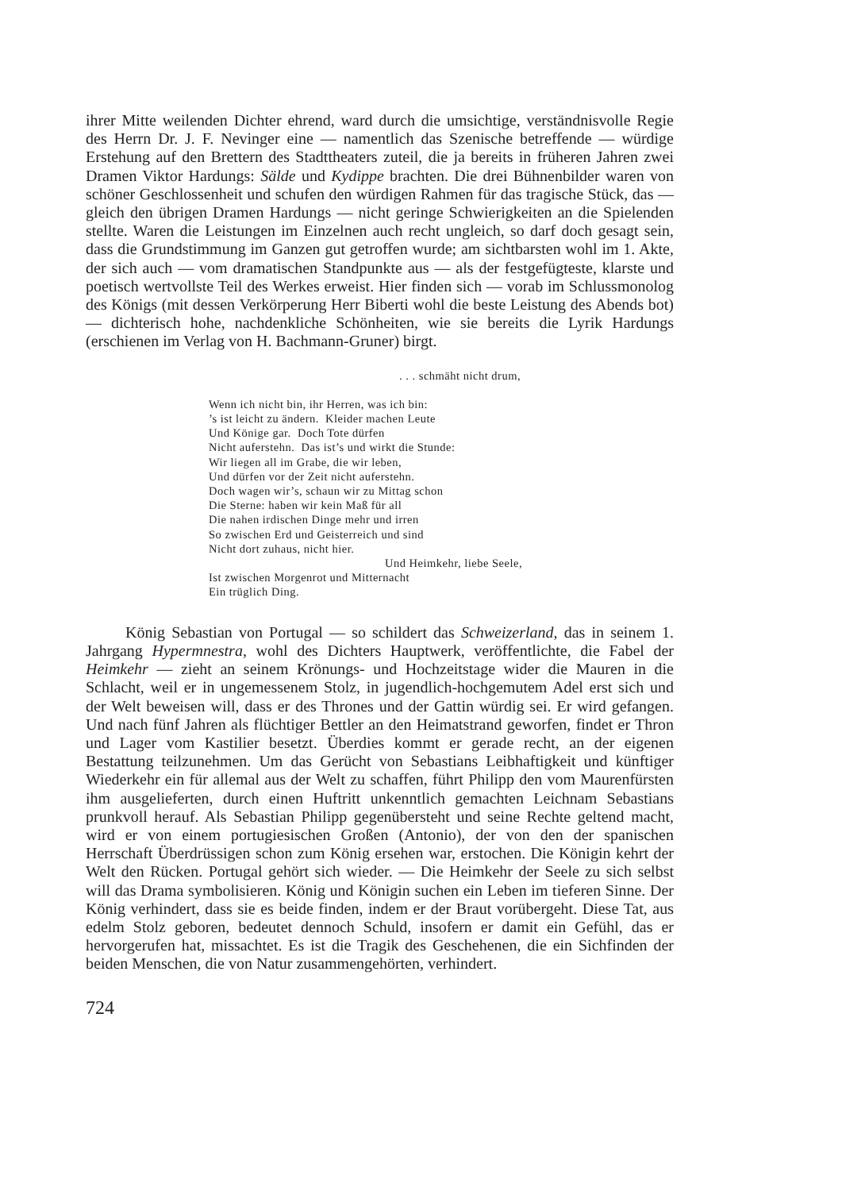ihrer Mitte weilenden Dichter ehrend, ward durch die umsichtige, verständnisvolle Regie des Herrn Dr. J. F. Nevinger eine — namentlich das Szenische betreffende — würdige Erstehung auf den Brettern des Stadttheaters zuteil, die ja bereits in früheren Jahren zwei Dramen Viktor Hardungs: Sälde und Kydippe brachten. Die drei Bühnenbilder waren von schöner Geschlossenheit und schufen den würdigen Rahmen für das tragische Stück, das — gleich den übrigen Dramen Hardungs — nicht geringe Schwierigkeiten an die Spielenden stellte. Waren die Leistungen im Einzelnen auch recht ungleich, so darf doch gesagt sein, dass die Grundstimmung im Ganzen gut getroffen wurde; am sichtbarsten wohl im 1. Akte, der sich auch — vom dramatischen Standpunkte aus — als der festgefügteste, klarste und poetisch wertvollste Teil des Werkes erweist. Hier finden sich — vorab im Schlussmonolog des Königs (mit dessen Verkörperung Herr Biberti wohl die beste Leistung des Abends bot) — dichterisch hohe, nachdenkliche Schönheiten, wie sie bereits die Lyrik Hardungs (erschienen im Verlag von H. Bachmann-Gruner) birgt.
. . . schmäht nicht drum,
Wenn ich nicht bin, ihr Herren, was ich bin:
’s ist leicht zu ändern. Kleider machen Leute
Und Könige gar. Doch Tote dürfen
Nicht auferstehn. Das ist’s und wirkt die Stunde:
Wir liegen all im Grabe, die wir leben,
Und dürfen vor der Zeit nicht auferstehn.
Doch wagen wir’s, schaun wir zu Mittag schon
Die Sterne: haben wir kein Maß für all
Die nahen irdischen Dinge mehr und irren
So zwischen Erd und Geisterreich und sind
Nicht dort zuhaus, nicht hier.
Und Heimkehr, liebe Seele,
Ist zwischen Morgenrot und Mitternacht
Ein trüglich Ding.
König Sebastian von Portugal — so schildert das Schweizerland, das in seinem 1. Jahrgang Hypermnestra, wohl des Dichters Hauptwerk, veröffentlichte, die Fabel der Heimkehr — zieht an seinem Krönungs- und Hochzeitstage wider die Mauren in die Schlacht, weil er in ungemessenem Stolz, in jugendlich-hochgemutem Adel erst sich und der Welt beweisen will, dass er des Thrones und der Gattin würdig sei. Er wird gefangen. Und nach fünf Jahren als flüchtiger Bettler an den Heimatstrand geworfen, findet er Thron und Lager vom Kastilier besetzt. Überdies kommt er gerade recht, an der eigenen Bestattung teilzunehmen. Um das Gerücht von Sebastians Leibhaftigkeit und künftiger Wiederkehr ein für allemal aus der Welt zu schaffen, führt Philipp den vom Maurenfürsten ihm ausgelieferten, durch einen Huftritt unkenntlich gemachten Leichnam Sebastians prunkvoll herauf. Als Sebastian Philipp gegenübersteht und seine Rechte geltend macht, wird er von einem portugiesischen Großen (Antonio), der von den der spanischen Herrschaft Überdrüssigen schon zum König ersehen war, erstochen. Die Königin kehrt der Welt den Rücken. Portugal gehört sich wieder. — Die Heimkehr der Seele zu sich selbst will das Drama symbolisieren. König und Königin suchen ein Leben im tieferen Sinne. Der König verhindert, dass sie es beide finden, indem er der Braut vorübergeht. Diese Tat, aus edelm Stolz geboren, bedeutet dennoch Schuld, insofern er damit ein Gefühl, das er hervorgerufen hat, missachtet. Es ist die Tragik des Geschehenen, die ein Sichfinden der beiden Menschen, die von Natur zusammengehörten, verhindert.
724